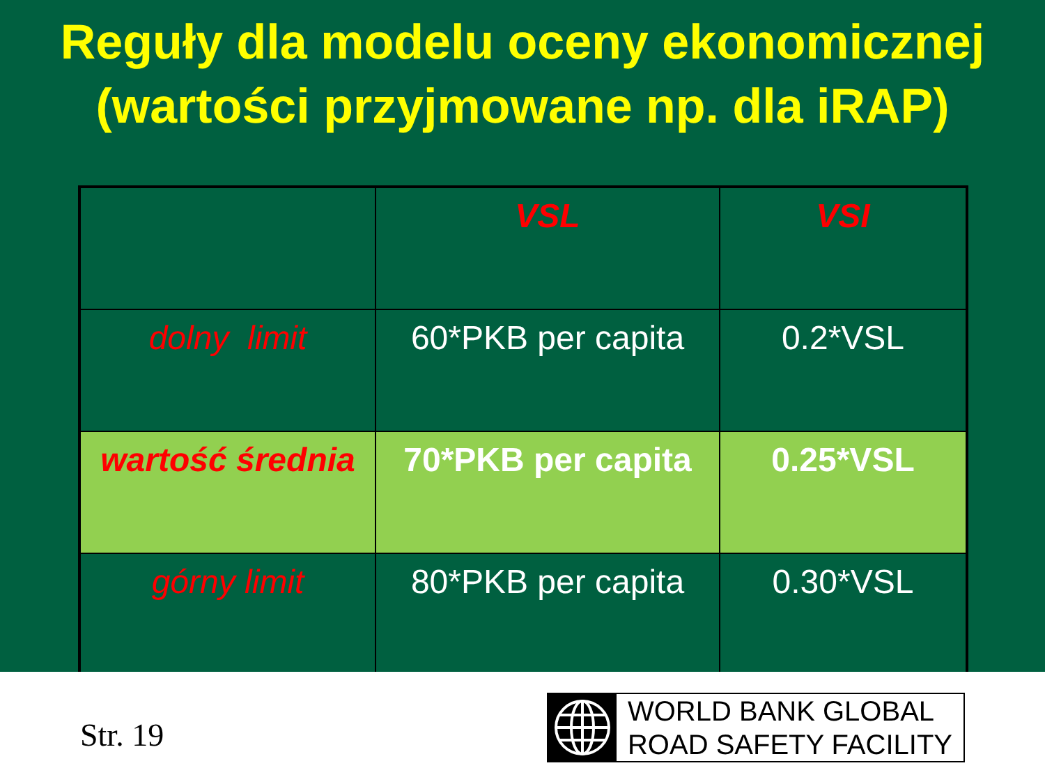Reguły dla modelu oceny ekonomicznej
(wartości przyjmowane np. dla iRAP)
| | VSL | VSI |
| dolny limit | 60*PKB per capita | 0.2*VSL |
| wartość średnia | 70*PKB per capita | 0.25*VSL |
| górny limit | 80*PKB per capita | 0.30*VSL |
Str. 19
WORLD BANK GLOBAL
ROAD SAFETY FACILITY